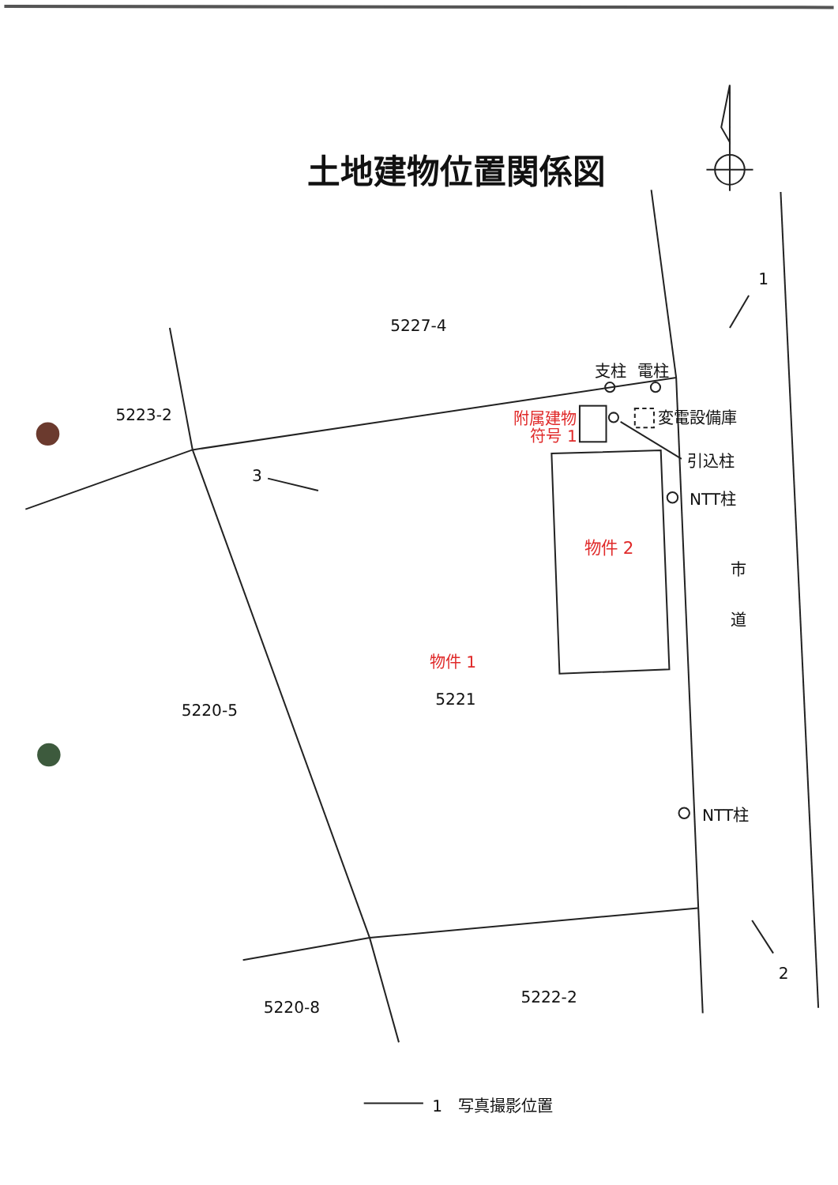土地建物位置関係図
5227-4
支柱
電柱
1
5223-2
附属建物
符号 1
変電設備庫
引込柱
3
NTT柱
物件 2
市
道
物件 1
5221
5220-5
NTT柱
2
5222-2
5220-8
1
写真撮影位置